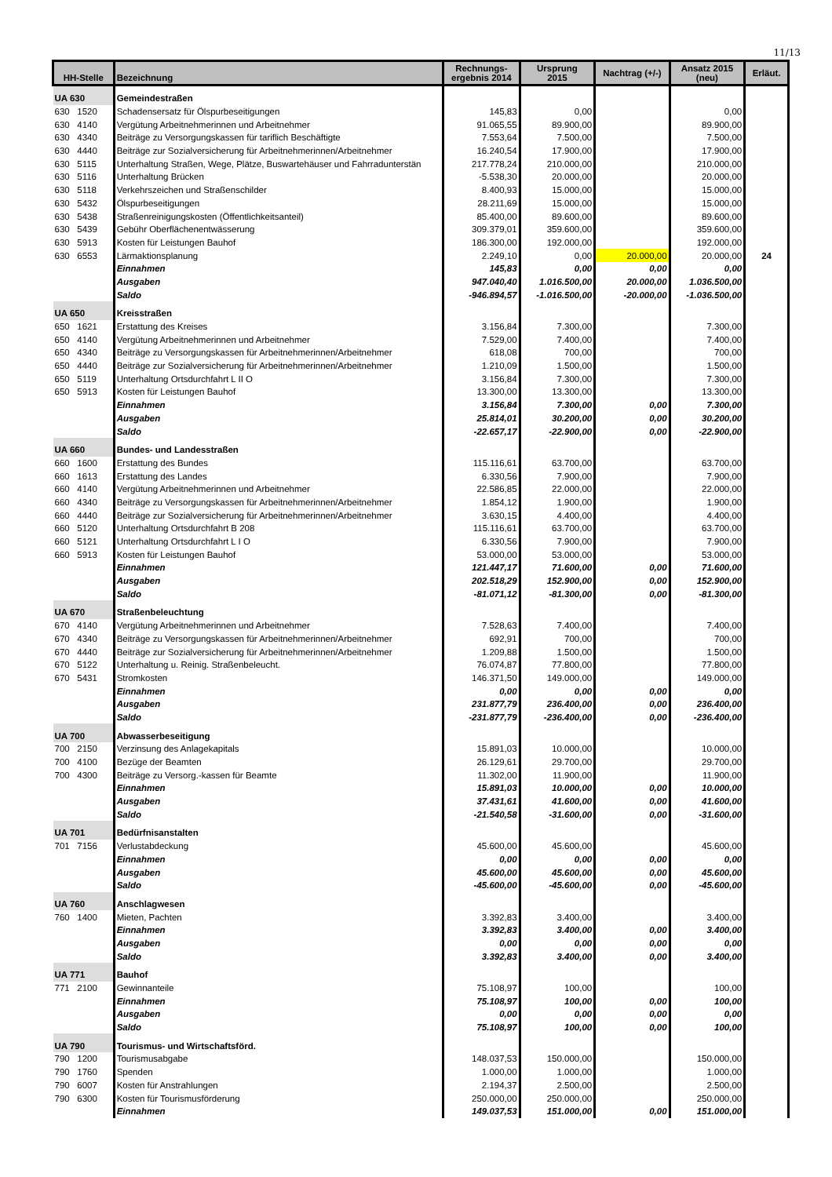11/13
| HH-Stelle | Bezeichnung | Rechnungs- ergebnis 2014 | Ursprung 2015 | Nachtrag (+/-) | Ansatz 2015 (neu) | Erläut. |
| --- | --- | --- | --- | --- | --- | --- |
| UA 630 | Gemeindestraßen | | | | | |
| 630 1520 | Schadensersatz für Ölspurbeseitigungen | 145,83 | 0,00 | | 0,00 | |
| 630 4140 | Vergütung Arbeitnehmerinnen und Arbeitnehmer | 91.065,55 | 89.900,00 | | 89.900,00 | |
| 630 4340 | Beiträge zu Versorgungskassen für tariflich Beschäftigte | 7.553,64 | 7.500,00 | | 7.500,00 | |
| 630 4440 | Beiträge zur Sozialversicherung für Arbeitnehmerinnen/Arbeitnehmer | 16.240,54 | 17.900,00 | | 17.900,00 | |
| 630 5115 | Unterhaltung Straßen, Wege, Plätze, Buswartehäuser und Fahrradunterstän | 217.778,24 | 210.000,00 | | 210.000,00 | |
| 630 5116 | Unterhaltung Brücken | -5.538,30 | 20.000,00 | | 20.000,00 | |
| 630 5118 | Verkehrszeichen und Straßenschilder | 8.400,93 | 15.000,00 | | 15.000,00 | |
| 630 5432 | Ölspurbeseitigungen | 28.211,69 | 15.000,00 | | 15.000,00 | |
| 630 5438 | Straßenreinigungskosten (Öffentlichkeitsanteil) | 85.400,00 | 89.600,00 | | 89.600,00 | |
| 630 5439 | Gebühr Oberflächenentwässerung | 309.379,01 | 359.600,00 | | 359.600,00 | |
| 630 5913 | Kosten für Leistungen Bauhof | 186.300,00 | 192.000,00 | | 192.000,00 | |
| 630 6553 | Lärmaktionsplanung | 2.249,10 | 0,00 | 20.000,00 | 20.000,00 | 24 |
| | Einnahmen | 145,83 | 0,00 | 0,00 | 0,00 | |
| | Ausgaben | 947.040,40 | 1.016.500,00 | 20.000,00 | 1.036.500,00 | |
| | Saldo | -946.894,57 | -1.016.500,00 | -20.000,00 | -1.036.500,00 | |
| UA 650 | Kreisstraßen | | | | | |
| 650 1621 | Erstattung des Kreises | 3.156,84 | 7.300,00 | | 7.300,00 | |
| 650 4140 | Vergütung Arbeitnehmerinnen und Arbeitnehmer | 7.529,00 | 7.400,00 | | 7.400,00 | |
| 650 4340 | Beiträge zu Versorgungskassen für Arbeitnehmerinnen/Arbeitnehmer | 618,08 | 700,00 | | 700,00 | |
| 650 4440 | Beiträge zur Sozialversicherung für Arbeitnehmerinnen/Arbeitnehmer | 1.210,09 | 1.500,00 | | 1.500,00 | |
| 650 5119 | Unterhaltung Ortsdurchfahrt L II O | 3.156,84 | 7.300,00 | | 7.300,00 | |
| 650 5913 | Kosten für Leistungen Bauhof | 13.300,00 | 13.300,00 | | 13.300,00 | |
| | Einnahmen | 3.156,84 | 7.300,00 | 0,00 | 7.300,00 | |
| | Ausgaben | 25.814,01 | 30.200,00 | 0,00 | 30.200,00 | |
| | Saldo | -22.657,17 | -22.900,00 | 0,00 | -22.900,00 | |
| UA 660 | Bundes- und Landesstraßen | | | | | |
| 660 1600 | Erstattung des Bundes | 115.116,61 | 63.700,00 | | 63.700,00 | |
| 660 1613 | Erstattung des Landes | 6.330,56 | 7.900,00 | | 7.900,00 | |
| 660 4140 | Vergütung Arbeitnehmerinnen und Arbeitnehmer | 22.586,85 | 22.000,00 | | 22.000,00 | |
| 660 4340 | Beiträge zu Versorgungskassen für Arbeitnehmerinnen/Arbeitnehmer | 1.854,12 | 1.900,00 | | 1.900,00 | |
| 660 4440 | Beiträge zur Sozialversicherung für Arbeitnehmerinnen/Arbeitnehmer | 3.630,15 | 4.400,00 | | 4.400,00 | |
| 660 5120 | Unterhaltung Ortsdurchfahrt B 208 | 115.116,61 | 63.700,00 | | 63.700,00 | |
| 660 5121 | Unterhaltung Ortsdurchfahrt L I O | 6.330,56 | 7.900,00 | | 7.900,00 | |
| 660 5913 | Kosten für Leistungen Bauhof | 53.000,00 | 53.000,00 | | 53.000,00 | |
| | Einnahmen | 121.447,17 | 71.600,00 | 0,00 | 71.600,00 | |
| | Ausgaben | 202.518,29 | 152.900,00 | 0,00 | 152.900,00 | |
| | Saldo | -81.071,12 | -81.300,00 | 0,00 | -81.300,00 | |
| UA 670 | Straßenbeleuchtung | | | | | |
| 670 4140 | Vergütung Arbeitnehmerinnen und Arbeitnehmer | 7.528,63 | 7.400,00 | | 7.400,00 | |
| 670 4340 | Beiträge zu Versorgungskassen für Arbeitnehmerinnen/Arbeitnehmer | 692,91 | 700,00 | | 700,00 | |
| 670 4440 | Beiträge zur Sozialversicherung für Arbeitnehmerinnen/Arbeitnehmer | 1.209,88 | 1.500,00 | | 1.500,00 | |
| 670 5122 | Unterhaltung u. Reinig. Straßenbeleucht. | 76.074,87 | 77.800,00 | | 77.800,00 | |
| 670 5431 | Stromkosten | 146.371,50 | 149.000,00 | | 149.000,00 | |
| | Einnahmen | 0,00 | 0,00 | 0,00 | 0,00 | |
| | Ausgaben | 231.877,79 | 236.400,00 | 0,00 | 236.400,00 | |
| | Saldo | -231.877,79 | -236.400,00 | 0,00 | -236.400,00 | |
| UA 700 | Abwasserbeseitigung | | | | | |
| 700 2150 | Verzinsung des Anlagekapitals | 15.891,03 | 10.000,00 | | 10.000,00 | |
| 700 4100 | Bezüge der Beamten | 26.129,61 | 29.700,00 | | 29.700,00 | |
| 700 4300 | Beiträge zu Versorg.-kassen für Beamte | 11.302,00 | 11.900,00 | | 11.900,00 | |
| | Einnahmen | 15.891,03 | 10.000,00 | 0,00 | 10.000,00 | |
| | Ausgaben | 37.431,61 | 41.600,00 | 0,00 | 41.600,00 | |
| | Saldo | -21.540,58 | -31.600,00 | 0,00 | -31.600,00 | |
| UA 701 | Bedürfnisanstalten | | | | | |
| 701 7156 | Verlustabdeckung | 45.600,00 | 45.600,00 | | 45.600,00 | |
| | Einnahmen | 0,00 | 0,00 | 0,00 | 0,00 | |
| | Ausgaben | 45.600,00 | 45.600,00 | 0,00 | 45.600,00 | |
| | Saldo | -45.600,00 | -45.600,00 | 0,00 | -45.600,00 | |
| UA 760 | Anschlagwesen | | | | | |
| 760 1400 | Mieten, Pachten | 3.392,83 | 3.400,00 | | 3.400,00 | |
| | Einnahmen | 3.392,83 | 3.400,00 | 0,00 | 3.400,00 | |
| | Ausgaben | 0,00 | 0,00 | 0,00 | 0,00 | |
| | Saldo | 3.392,83 | 3.400,00 | 0,00 | 3.400,00 | |
| UA 771 | Bauhof | | | | | |
| 771 2100 | Gewinnanteile | 75.108,97 | 100,00 | | 100,00 | |
| | Einnahmen | 75.108,97 | 100,00 | 0,00 | 100,00 | |
| | Ausgaben | 0,00 | 0,00 | 0,00 | 0,00 | |
| | Saldo | 75.108,97 | 100,00 | 0,00 | 100,00 | |
| UA 790 | Tourismus- und Wirtschaftsförd. | | | | | |
| 790 1200 | Tourismusabgabe | 148.037,53 | 150.000,00 | | 150.000,00 | |
| 790 1760 | Spenden | 1.000,00 | 1.000,00 | | 1.000,00 | |
| 790 6007 | Kosten für Anstrahlungen | 2.194,37 | 2.500,00 | | 2.500,00 | |
| 790 6300 | Kosten für Tourismusförderung | 250.000,00 | 250.000,00 | | 250.000,00 | |
| | Einnahmen | 149.037,53 | 151.000,00 | 0,00 | 151.000,00 | |